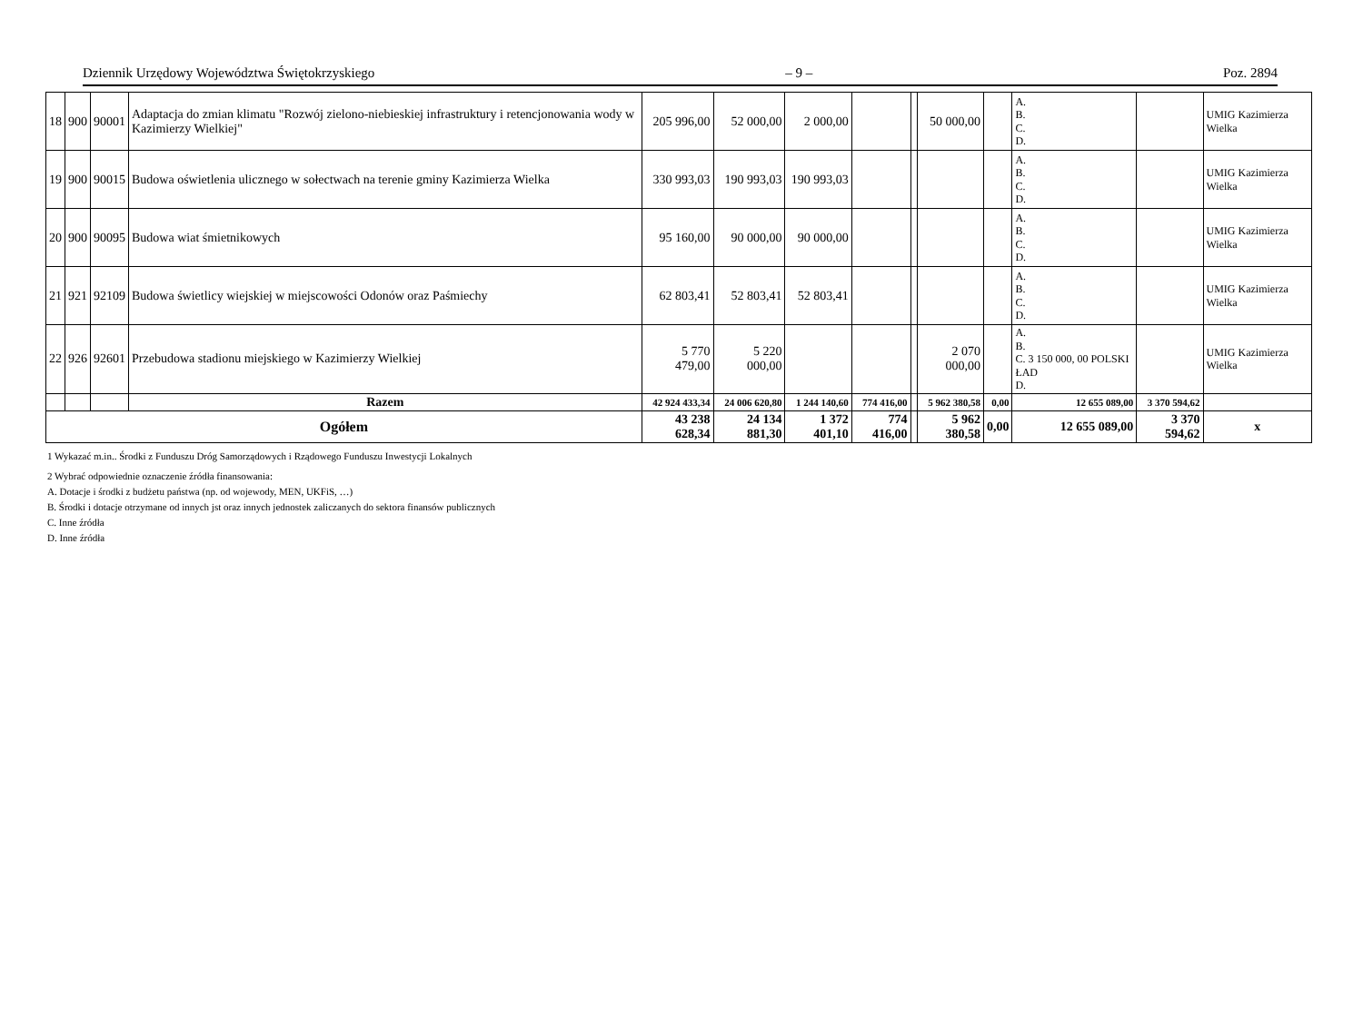Dziennik Urzędowy Województwa Świętokrzyskiego – 9 – Poz. 2894
| 18 | 900 | 90001 | Adaptacja do zmian klimatu "Rozwój zielono-niebieskiej infrastruktury i retencjonowania wody w Kazimierzy Wielkiej" | 205 996,00 | 52 000,00 | 2 000,00 | | | 50 000,00 | | A. B. C. D. | | UMIG Kazimierza Wielka |
| 19 | 900 | 90015 | Budowa oświetlenia ulicznego w sołectwach na terenie gminy Kazimierza Wielka | 330 993,03 | 190 993,03 | 190 993,03 | | | | | A. B. C. D. | | UMIG Kazimierza Wielka |
| 20 | 900 | 90095 | Budowa wiat śmietnikowych | 95 160,00 | 90 000,00 | 90 000,00 | | | | | A. B. C. D. | | UMIG Kazimierza Wielka |
| 21 | 921 | 92109 | Budowa świetlicy wiejskiej w miejscowości Odonów oraz Paśmiechy | 62 803,41 | 52 803,41 | 52 803,41 | | | | | A. B. C. D. | | UMIG Kazimierza Wielka |
| 22 | 926 | 92601 | Przebudowa stadionu miejskiego w Kazimierzy Wielkiej | 5 770 479,00 | 5 220 000,00 | | | | 2 070 000,00 | | A. B. C. 3 150 000, 00 POLSKI ŁAD D. | | UMIG Kazimierza Wielka |
| | | | Razem | 42 924 433,34 | 24 006 620,80 | 1 244 140,60 | 774 416,00 | | 5 962 380,58 | 0,00 | 12 655 089,00 | 3 370 594,62 | |
| Ogółem | | | | 43 238 628,34 | 24 134 881,30 | 1 372 401,10 | 774 416,00 | | 5 962 380,58 | 0,00 | 12 655 089,00 | 3 370 594,62 | x |
1 Wykazać m.in.. Środki z Funduszu Dróg Samorządowych i Rządowego Funduszu Inwestycji Lokalnych
2 Wybrać odpowiednie oznaczenie źródła finansowania:
A. Dotacje i środki z budżetu państwa (np. od wojewody, MEN, UKFiS, …)
B. Środki i dotacje otrzymane od innych jst oraz innych jednostek zaliczanych do sektora finansów publicznych
C. Inne źródła
D. Inne źródła